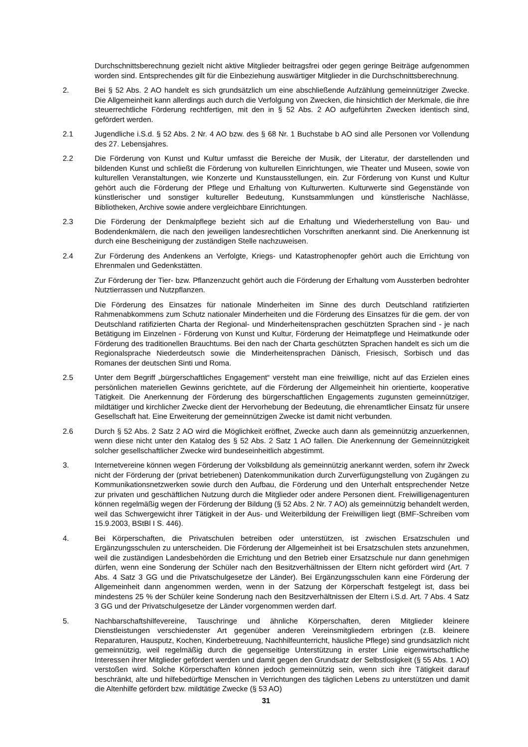Durchschnittsberechnung gezielt nicht aktive Mitglieder beitragsfrei oder gegen geringe Beiträge aufgenommen worden sind. Entsprechendes gilt für die Einbeziehung auswärtiger Mitglieder in die Durchschnittsberechnung.
2. Bei § 52 Abs. 2 AO handelt es sich grundsätzlich um eine abschließende Aufzählung gemeinnütziger Zwecke. Die Allgemeinheit kann allerdings auch durch die Verfolgung von Zwecken, die hinsichtlich der Merkmale, die ihre steuerrechtliche Förderung rechtfertigen, mit den in § 52 Abs. 2 AO aufgeführten Zwecken identisch sind, gefördert werden.
2.1 Jugendliche i.S.d. § 52 Abs. 2 Nr. 4 AO bzw. des § 68 Nr. 1 Buchstabe b AO sind alle Personen vor Vollendung des 27. Lebensjahres.
2.2 Die Förderung von Kunst und Kultur umfasst die Bereiche der Musik, der Literatur, der darstellenden und bildenden Kunst und schließt die Förderung von kulturellen Einrichtungen, wie Theater und Museen, sowie von kulturellen Veranstaltungen, wie Konzerte und Kunstausstellungen, ein. Zur Förderung von Kunst und Kultur gehört auch die Förderung der Pflege und Erhaltung von Kulturwerten. Kulturwerte sind Gegenstände von künstlerischer und sonstiger kultureller Bedeutung, Kunstsammlungen und künstlerische Nachlässe, Bibliotheken, Archive sowie andere vergleichbare Einrichtungen.
2.3 Die Förderung der Denkmalpflege bezieht sich auf die Erhaltung und Wiederherstellung von Bau- und Bodendenkmälern, die nach den jeweiligen landesrechtlichen Vorschriften anerkannt sind. Die Anerkennung ist durch eine Bescheinigung der zuständigen Stelle nachzuweisen.
2.4 Zur Förderung des Andenkens an Verfolgte, Kriegs- und Katastrophenopfer gehört auch die Errichtung von Ehrenmalen und Gedenkstätten.
Zur Förderung der Tier- bzw. Pflanzenzucht gehört auch die Förderung der Erhaltung vom Aussterben bedrohter Nutztierrassen und Nutzpflanzen.
Die Förderung des Einsatzes für nationale Minderheiten im Sinne des durch Deutschland ratifizierten Rahmenabkommens zum Schutz nationaler Minderheiten und die Förderung des Einsatzes für die gem. der von Deutschland ratifizierten Charta der Regional- und Minderheitensprachen geschützten Sprachen sind - je nach Betätigung im Einzelnen - Förderung von Kunst und Kultur, Förderung der Heimatpflege und Heimatkunde oder Förderung des traditionellen Brauchtums. Bei den nach der Charta geschützten Sprachen handelt es sich um die Regionalsprache Niederdeutsch sowie die Minderheitensprachen Dänisch, Friesisch, Sorbisch und das Romanes der deutschen Sinti und Roma.
2.5 Unter dem Begriff „bürgerschaftliches Engagement“ versteht man eine freiwillige, nicht auf das Erzielen eines persönlichen materiellen Gewinns gerichtete, auf die Förderung der Allgemeinheit hin orientierte, kooperative Tätigkeit. Die Anerkennung der Förderung des bürgerschaftlichen Engagements zugunsten gemeinnütziger, mildtätiger und kirchlicher Zwecke dient der Hervorhebung der Bedeutung, die ehrenamtlicher Einsatz für unsere Gesellschaft hat. Eine Erweiterung der gemeinnützigen Zwecke ist damit nicht verbunden.
2.6 Durch § 52 Abs. 2 Satz 2 AO wird die Möglichkeit eröffnet, Zwecke auch dann als gemeinnützig anzuerkennen, wenn diese nicht unter den Katalog des § 52 Abs. 2 Satz 1 AO fallen. Die Anerkennung der Gemeinnützigkeit solcher gesellschaftlicher Zwecke wird bundeseinheitlich abgestimmt.
3. Internetvereine können wegen Förderung der Volksbildung als gemeinnützig anerkannt werden, sofern ihr Zweck nicht der Förderung der (privat betriebenen) Datenkommunikation durch Zurverfügungstellung von Zugängen zu Kommunikationsnetzwerken sowie durch den Aufbau, die Förderung und den Unterhalt entsprechender Netze zur privaten und geschäftlichen Nutzung durch die Mitglieder oder andere Personen dient. Freiwilligenagenturen können regelmäßig wegen der Förderung der Bildung (§ 52 Abs. 2 Nr. 7 AO) als gemeinnützig behandelt werden, weil das Schwergewicht ihrer Tätigkeit in der Aus- und Weiterbildung der Freiwilligen liegt (BMF-Schreiben vom 15.9.2003, BStBl I S. 446).
4. Bei Körperschaften, die Privatschulen betreiben oder unterstützen, ist zwischen Ersatzschulen und Ergänzungsschulen zu unterscheiden. Die Förderung der Allgemeinheit ist bei Ersatzschulen stets anzunehmen, weil die zuständigen Landesbehörden die Errichtung und den Betrieb einer Ersatzschule nur dann genehmigen dürfen, wenn eine Sonderung der Schüler nach den Besitzverhältnissen der Eltern nicht gefördert wird (Art. 7 Abs. 4 Satz 3 GG und die Privatschulgesetze der Länder). Bei Ergänzungsschulen kann eine Förderung der Allgemeinheit dann angenommen werden, wenn in der Satzung der Körperschaft festgelegt ist, dass bei mindestens 25 % der Schüler keine Sonderung nach den Besitzverhältnissen der Eltern i.S.d. Art. 7 Abs. 4 Satz 3 GG und der Privatschulgesetze der Länder vorgenommen werden darf.
5. Nachbarschaftshilfevereine, Tauschringe und ähnliche Körperschaften, deren Mitglieder kleinere Dienstleistungen verschiedenster Art gegenüber anderen Vereinsmitgliedern erbringen (z.B. kleinere Reparaturen, Hausputz, Kochen, Kinderbetreuung, Nachhilfeunterricht, häusliche Pflege) sind grundsätzlich nicht gemeinnützig, weil regelmäßig durch die gegenseitige Unterstützung in erster Linie eigenwirtschaftliche Interessen ihrer Mitglieder gefördert werden und damit gegen den Grundsatz der Selbstlosigkeit (§ 55 Abs. 1 AO) verstoßen wird. Solche Körperschaften können jedoch gemeinnützig sein, wenn sich ihre Tätigkeit darauf beschränkt, alte und hilfebedürftige Menschen in Verrichtungen des täglichen Lebens zu unterstützen und damit die Altenhilfe gefördert bzw. mildtätige Zwecke (§ 53 AO)
31